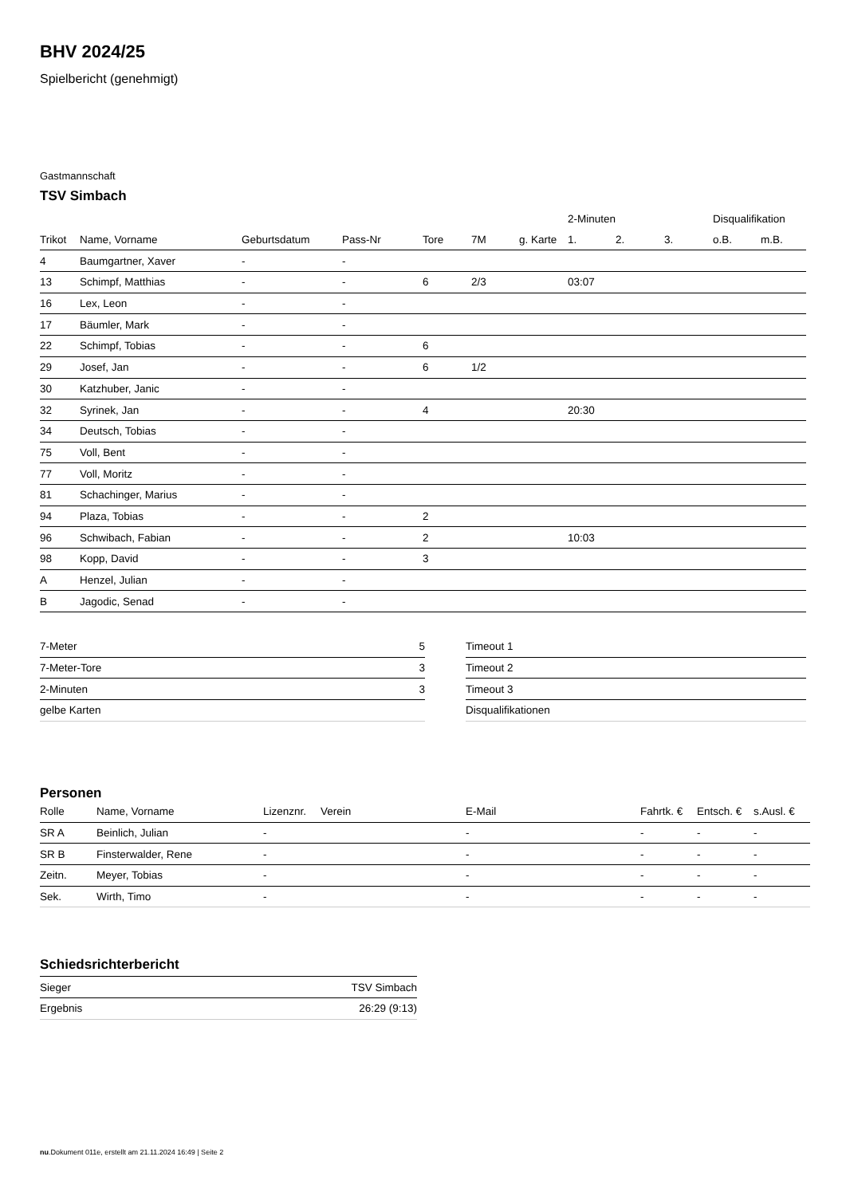BHV 2024/25
Spielbericht (genehmigt)
Gastmannschaft
TSV Simbach
| | | | | | | | 2-Minuten | | | Disqualifikation | |
| --- | --- | --- | --- | --- | --- | --- | --- | --- | --- | --- | --- |
| Trikot | Name, Vorname | Geburtsdatum | Pass-Nr | Tore | 7M | g. Karte | 1. | 2. | 3. | o.B. | m.B. |
| 4 | Baumgartner, Xaver | - | - | | | | | | | | |
| 13 | Schimpf, Matthias | - | - | 6 | 2/3 | | 03:07 | | | | |
| 16 | Lex, Leon | - | - | | | | | | | | |
| 17 | Bäumler, Mark | - | - | | | | | | | | |
| 22 | Schimpf, Tobias | - | - | 6 | | | | | | | |
| 29 | Josef, Jan | - | - | 6 | 1/2 | | | | | | |
| 30 | Katzhuber, Janic | - | - | | | | | | | | |
| 32 | Syrinek, Jan | - | - | 4 | | | 20:30 | | | | |
| 34 | Deutsch, Tobias | - | - | | | | | | | | |
| 75 | Voll, Bent | - | - | | | | | | | | |
| 77 | Voll, Moritz | - | - | | | | | | | | |
| 81 | Schachinger, Marius | - | - | | | | | | | | |
| 94 | Plaza, Tobias | - | - | 2 | | | | | | | |
| 96 | Schwibach, Fabian | - | - | 2 | | | 10:03 | | | | |
| 98 | Kopp, David | - | - | 3 | | | | | | | |
| A | Henzel, Julian | - | - | | | | | | | | |
| B | Jagodic, Senad | - | - | | | | | | | | |
| 7-Meter | 5 |
| 7-Meter-Tore | 3 |
| 2-Minuten | 3 |
| gelbe Karten | |
| Timeout 1 |
| Timeout 2 |
| Timeout 3 |
| Disqualifikationen |
Personen
| Rolle | Name, Vorname | Lizenznr. | Verein | E-Mail | Fahrtk. € | Entsch. € | s.Ausl. € |
| --- | --- | --- | --- | --- | --- | --- | --- |
| SR A | Beinlich, Julian | - | | - | - | - | - |
| SR B | Finsterwalder, Rene | - | | - | - | - | - |
| Zeitn. | Meyer, Tobias | - | | - | - | - | - |
| Sek. | Wirth, Timo | - | | - | - | - | - |
Schiedsrichterbericht
| Sieger | TSV Simbach |
| Ergebnis | 26:29 (9:13) |
nu.Dokument 011e, erstellt am 21.11.2024 16:49 | Seite 2